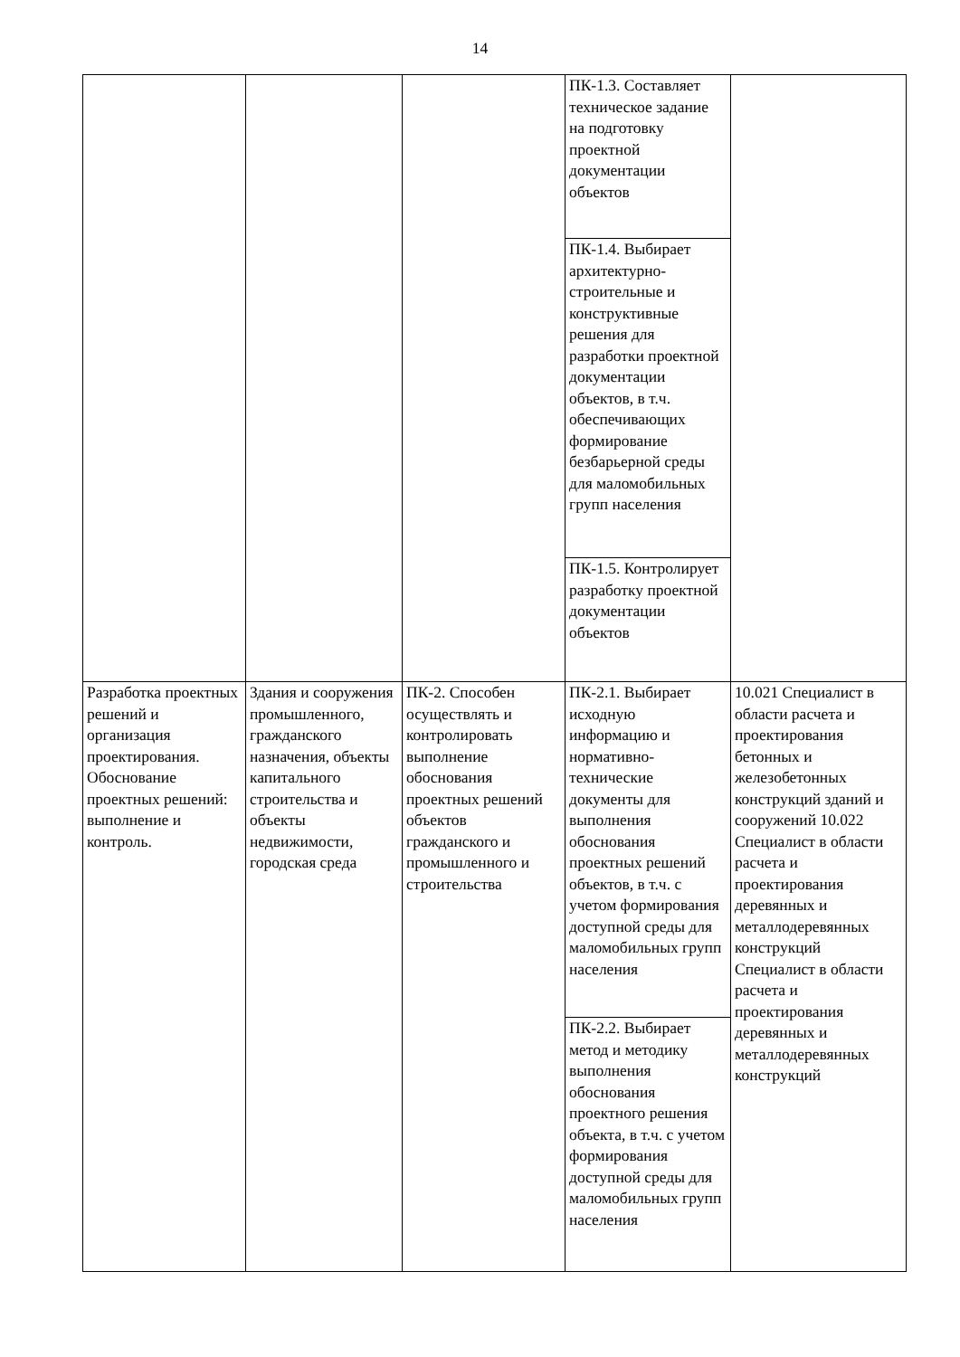14
| | | | ПК-1.3. Составляет техническое задание на подготовку проектной документации объектов | |
| | | | ПК-1.4. Выбирает архитектурно-строительные и конструктивные решения для разработки проектной документации объектов, в т.ч. обеспечивающих формирование безбарьерной среды для маломобильных групп населения | |
| | | | ПК-1.5. Контролирует разработку проектной документации объектов | |
| Разработка проектных решений и организация проектирования. Обоснование проектных решений: выполнение и контроль. | Здания и сооружения промышленного, гражданского назначения, объекты капитального строительства и объекты недвижимости, городская среда | ПК-2. Способен осуществлять и контролировать выполнение обоснования проектных решений объектов гражданского и промышленного и строительства | ПК-2.1. Выбирает исходную информацию и нормативно-технические документы для выполнения обоснования проектных решений объектов, в т.ч. с учетом формирования доступной среды для маломобильных групп населения | 10.021 Специалист в области расчета и проектирования бетонных и железобетонных конструкций зданий и сооружений 10.022 Специалист в области расчета и проектирования деревянных и металлодеревянных конструкций Специалист в области расчета и проектирования деревянных и металлодеревянных конструкций |
| | | | ПК-2.2. Выбирает метод и методику выполнения обоснования проектного решения объекта, в т.ч. с учетом формирования доступной среды для маломобильных групп населения | |